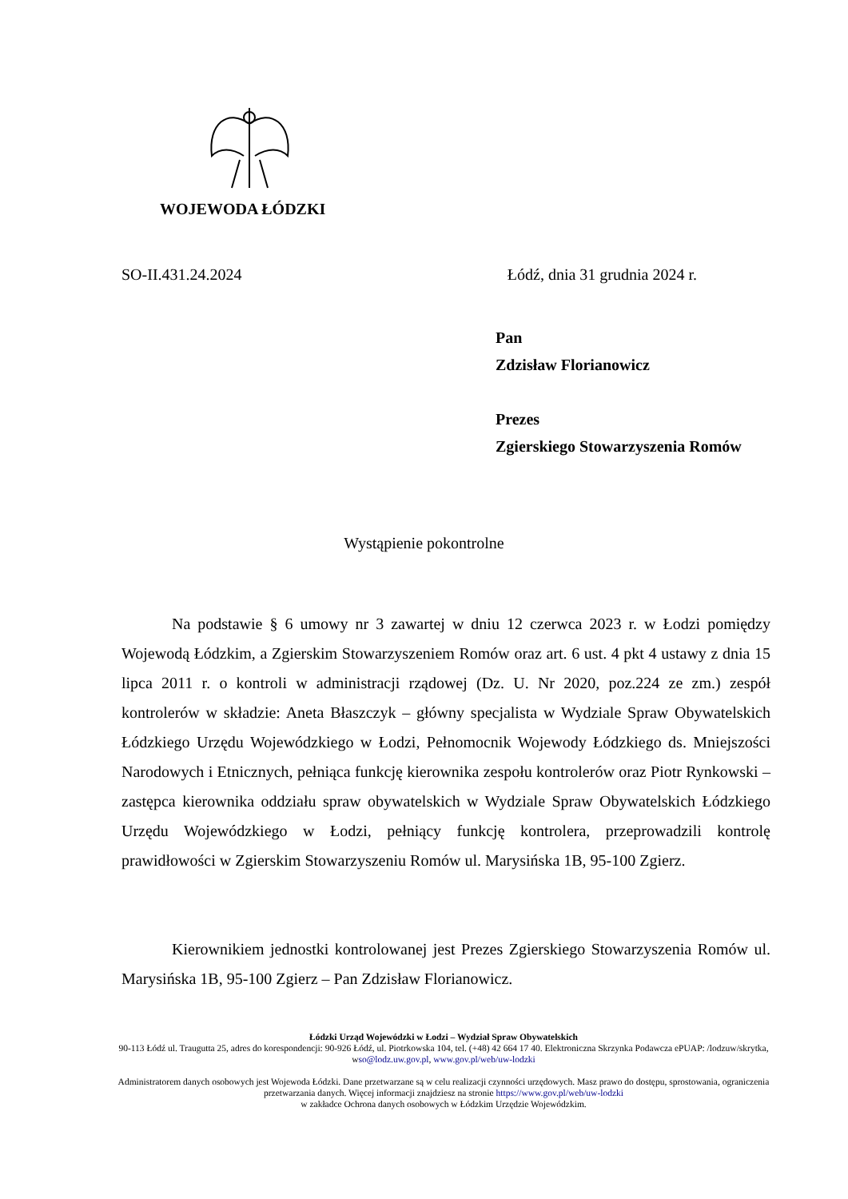WOJEWODA ŁÓDZKI
SO-II.431.24.2024 Łódź, dnia 31 grudnia 2024 r.
Pan
Zdzisław Florianowicz
Prezes
Zgierskiego Stowarzyszenia Romów
Wystąpienie pokontrolne
Na podstawie § 6 umowy nr 3 zawartej w dniu 12 czerwca 2023 r. w Łodzi pomiędzy Wojewodą Łódzkim, a Zgierskim Stowarzyszeniem Romów oraz art. 6 ust. 4 pkt 4 ustawy z dnia 15 lipca 2011 r. o kontroli w administracji rządowej (Dz. U. Nr 2020, poz.224 ze zm.) zespół kontrolerów w składzie: Aneta Błaszczyk – główny specjalista w Wydziale Spraw Obywatelskich Łódzkiego Urzędu Wojewódzkiego w Łodzi, Pełnomocnik Wojewody Łódzkiego ds. Mniejszości Narodowych i Etnicznych, pełniąca funkcję kierownika zespołu kontrolerów oraz Piotr Rynkowski – zastępca kierownika oddziału spraw obywatelskich w Wydziale Spraw Obywatelskich Łódzkiego Urzędu Wojewódzkiego w Łodzi, pełniący funkcję kontrolera, przeprowadzili kontrolę prawidłowości w Zgierskim Stowarzyszeniu Romów ul. Marysińska 1B, 95-100 Zgierz.
Kierownikiem jednostki kontrolowanej jest Prezes Zgierskiego Stowarzyszenia Romów ul. Marysińska 1B, 95-100 Zgierz – Pan Zdzisław Florianowicz.
Łódzki Urząd Wojewódzki w Łodzi – Wydział Spraw Obywatelskich
90-113 Łódź ul. Traugutta 25, adres do korespondencji: 90-926 Łódź, ul. Piotrkowska 104, tel. (+48) 42 664 17 40. Elektroniczna Skrzynka Podawcza ePUAP: /lodzuw/skrytka, wso@lodz.uw.gov.pl, www.gov.pl/web/uw-lodzki
Administratorem danych osobowych jest Wojewoda Łódzki. Dane przetwarzane są w celu realizacji czynności urzędowych. Masz prawo do dostępu, sprostowania, ograniczenia przetwarzania danych. Więcej informacji znajdziesz na stronie https://www.gov.pl/web/uw-lodzki
w zakładce Ochrona danych osobowych w Łódzkim Urzędzie Wojewódzkim.